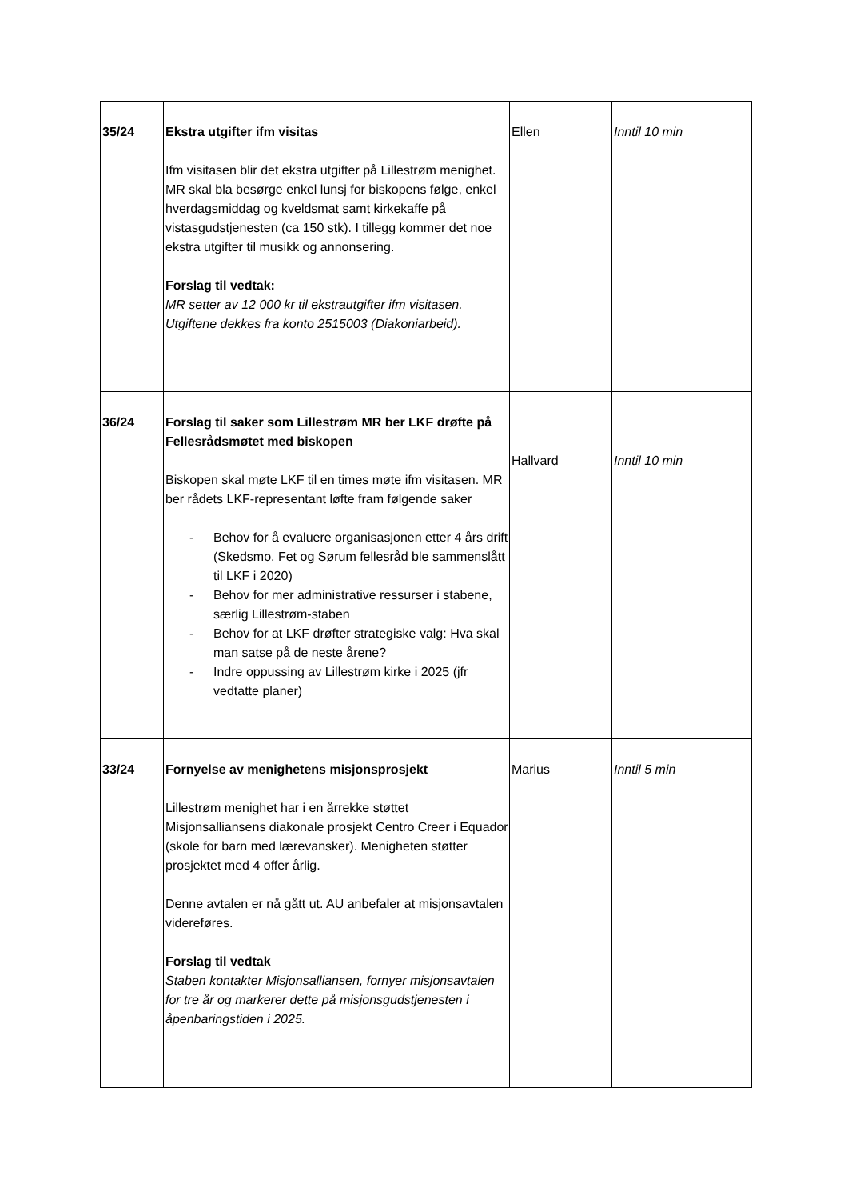| 35/24 | Ekstra utgifter ifm visitas Ifm visitasen blir det ekstra utgifter på Lillestrøm menighet. MR skal bla besørge enkel lunsj for biskopens følge, enkel hverdagsmiddag og kveldsmat samt kirkekaffe på vistasgudstjenesten (ca 150 stk). I tillegg kommer det noe ekstra utgifter til musikk og annonsering. Forslag til vedtak: MR setter av 12 000 kr til ekstrautgifter ifm visitasen. Utgiftene dekkes fra konto 2515003 (Diakoniarbeid). | Ellen | Inntil 10 min |
| 36/24 | Forslag til saker som Lillestrøm MR ber LKF drøfte på Fellesrådsmøtet med biskopen Biskopen skal møte LKF til en times møte ifm visitasen. MR ber rådets LKF-representant løfte fram følgende saker - Behov for å evaluere organisasjonen etter 4 års drift (Skedsmo, Fet og Sørum fellesråd ble sammenslått til LKF i 2020) - Behov for mer administrative ressurser i stabene, særlig Lillestrøm-staben - Behov for at LKF drøfter strategiske valg: Hva skal man satse på de neste årene? - Indre oppussing av Lillestrøm kirke i 2025 (jfr vedtatte planer) | Hallvard | Inntil 10 min |
| 33/24 | Fornyelse av menighetens misjonsprosjekt Lillestrøm menighet har i en årrekke støttet Misjonsalliansens diakonale prosjekt Centro Creer i Equador (skole for barn med lærevansker). Menigheten støtter prosjektet med 4 offer årlig. Denne avtalen er nå gått ut. AU anbefaler at misjonsavtalen videreføres. Forslag til vedtak Staben kontakter Misjonsalliansen, fornyer misjonsavtalen for tre år og markerer dette på misjonsgudstjenesten i åpenbaringstiden i 2025. | Marius | Inntil 5 min |